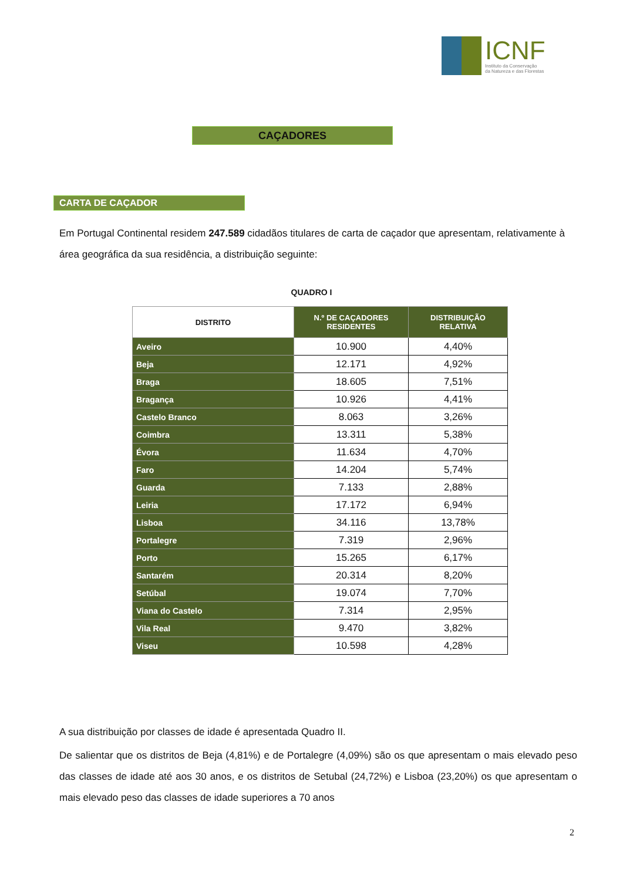ICNF
Instituto da Conservação
da Natureza e das Florestas
CAÇADORES
CARTA DE CAÇADOR
Em Portugal Continental residem 247.589 cidadãos titulares de carta de caçador que apresentam, relativamente à área geográfica da sua residência, a distribuição seguinte:
QUADRO I
| DISTRITO | N.º DE CAÇADORES RESIDENTES | DISTRIBUIÇÃO RELATIVA |
| --- | --- | --- |
| Aveiro | 10.900 | 4,40% |
| Beja | 12.171 | 4,92% |
| Braga | 18.605 | 7,51% |
| Bragança | 10.926 | 4,41% |
| Castelo Branco | 8.063 | 3,26% |
| Coimbra | 13.311 | 5,38% |
| Évora | 11.634 | 4,70% |
| Faro | 14.204 | 5,74% |
| Guarda | 7.133 | 2,88% |
| Leiria | 17.172 | 6,94% |
| Lisboa | 34.116 | 13,78% |
| Portalegre | 7.319 | 2,96% |
| Porto | 15.265 | 6,17% |
| Santarém | 20.314 | 8,20% |
| Setúbal | 19.074 | 7,70% |
| Viana do Castelo | 7.314 | 2,95% |
| Vila Real | 9.470 | 3,82% |
| Viseu | 10.598 | 4,28% |
A sua distribuição por classes de idade é apresentada Quadro II.
De salientar que os distritos de Beja (4,81%) e de Portalegre (4,09%) são os que apresentam o mais elevado peso das classes de idade até aos 30 anos, e os distritos de Setubal (24,72%) e Lisboa (23,20%) os que apresentam o mais elevado peso das classes de idade superiores a 70 anos
2